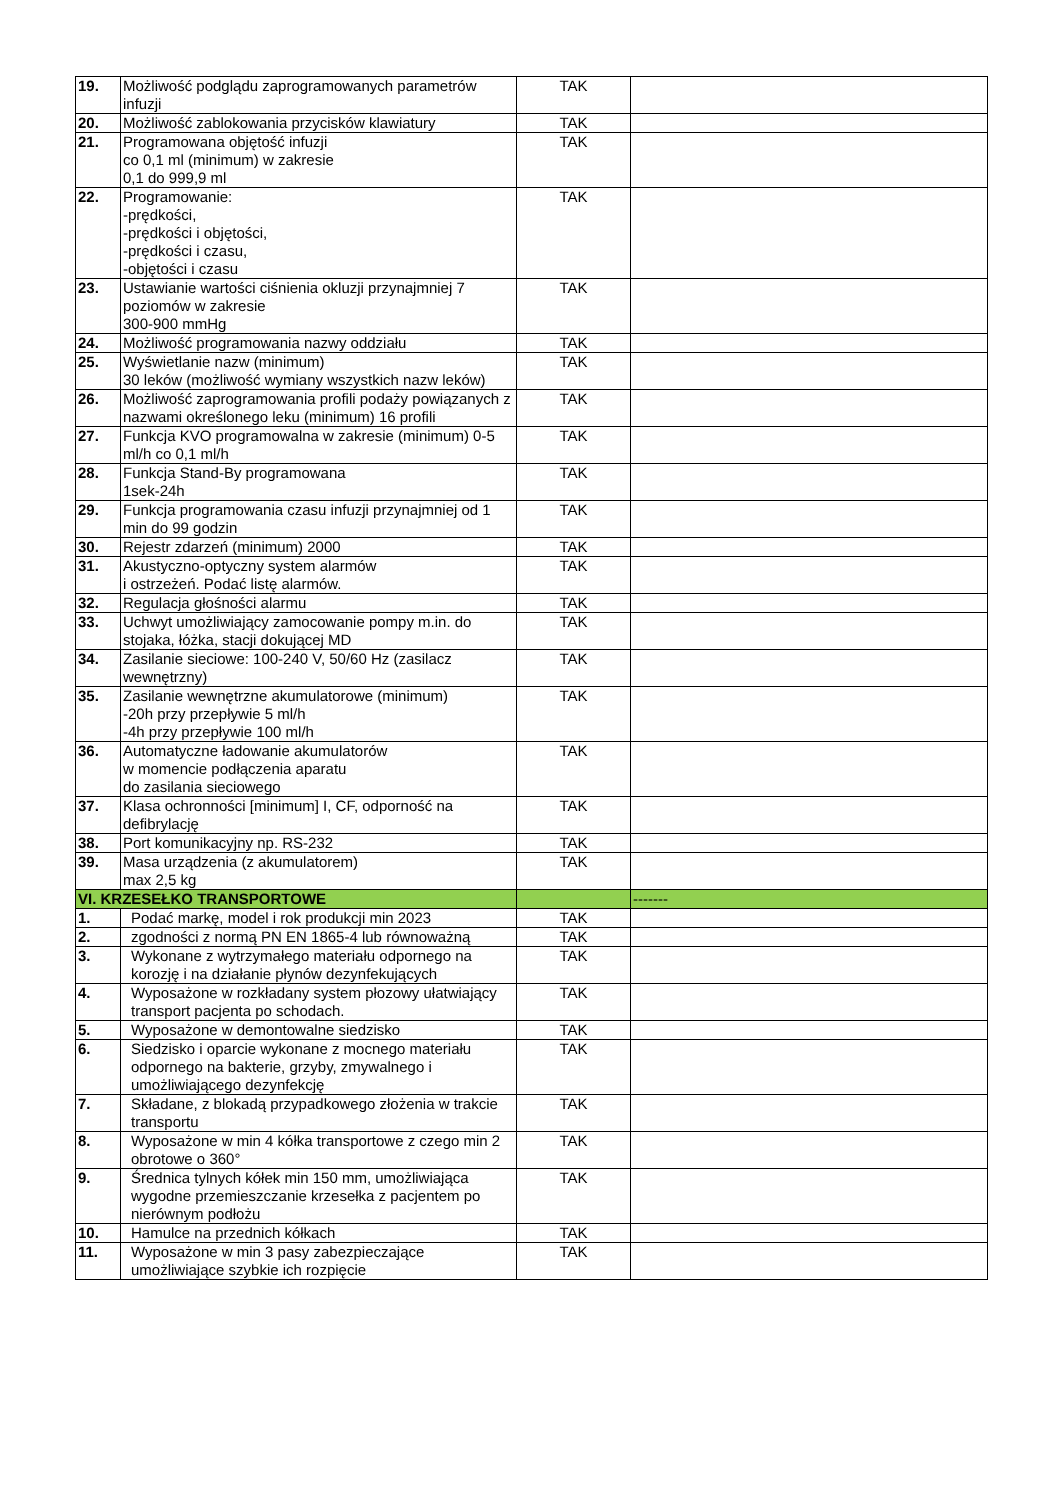| 19. | Możliwość podglądu zaprogramowanych parametrów infuzji | TAK | |
| 20. | Możliwość zablokowania przycisków klawiatury | TAK | |
| 21. | Programowana objętość infuzji co 0,1 ml (minimum) w zakresie 0,1 do 999,9 ml | TAK | |
| 22. | Programowanie: -prędkości, -prędkości i objętości, -prędkości i czasu, -objętości i czasu | TAK | |
| 23. | Ustawianie wartości ciśnienia okluzji przynajmniej 7 poziomów w zakresie 300-900 mmHg | TAK | |
| 24. | Możliwość programowania nazwy oddziału | TAK | |
| 25. | Wyświetlanie nazw (minimum) 30 leków (możliwość wymiany wszystkich nazw leków) | TAK | |
| 26. | Możliwość zaprogramowania profili podaży powiązanych z nazwami określonego leku (minimum) 16 profili | TAK | |
| 27. | Funkcja KVO programowalna w zakresie (minimum) 0-5 ml/h co 0,1 ml/h | TAK | |
| 28. | Funkcja Stand-By programowana 1sek-24h | TAK | |
| 29. | Funkcja programowania czasu infuzji przynajmniej od 1 min do 99 godzin | TAK | |
| 30. | Rejestr zdarzeń (minimum) 2000 | TAK | |
| 31. | Akustyczno-optyczny system alarmów i ostrzeżeń. Podać listę alarmów. | TAK | |
| 32. | Regulacja głośności alarmu | TAK | |
| 33. | Uchwyt umożliwiający zamocowanie pompy m.in. do stojaka, łóżka, stacji dokującej MD | TAK | |
| 34. | Zasilanie sieciowe: 100-240 V, 50/60 Hz (zasilacz wewnętrzny) | TAK | |
| 35. | Zasilanie wewnętrzne akumulatorowe (minimum) -20h przy przepływie 5 ml/h -4h przy przepływie 100 ml/h | TAK | |
| 36. | Automatyczne ładowanie akumulatorów w momencie podłączenia aparatu do zasilania sieciowego | TAK | |
| 37. | Klasa ochronności [minimum] I, CF, odporność na defibrylację | TAK | |
| 38. | Port komunikacyjny np. RS-232 | TAK | |
| 39. | Masa urządzenia (z akumulatorem) max 2,5 kg | TAK | |
| VI. KRZESEŁKO TRANSPORTOWE | | | ------- |
| 1. | Podać markę, model i rok produkcji min 2023 | TAK | |
| 2. | zgodności z normą PN EN 1865-4 lub równoważną | TAK | |
| 3. | Wykonane z wytrzymałego materiału odpornego na korozję i na działanie płynów dezynfekujących | TAK | |
| 4. | Wyposażone w rozkładany system płozowy ułatwiający transport pacjenta po schodach. | TAK | |
| 5. | Wyposażone w demontowalne siedzisko | TAK | |
| 6. | Siedzisko i oparcie wykonane z mocnego materiału odpornego na bakterie, grzyby, zmywalnego i umożliwiającego dezynfekcję | TAK | |
| 7. | Składane, z blokadą przypadkowego złożenia w trakcie transportu | TAK | |
| 8. | Wyposażone w min 4 kółka transportowe z czego min 2 obrotowe o 360° | TAK | |
| 9. | Średnica tylnych kółek min 150 mm, umożliwiająca wygodne przemieszczanie krzesełka z pacjentem po nierównym podłożu | TAK | |
| 10. | Hamulce na przednich kółkach | TAK | |
| 11. | Wyposażone w min 3 pasy zabezpieczające umożliwiające szybkie ich rozpięcie | TAK | |